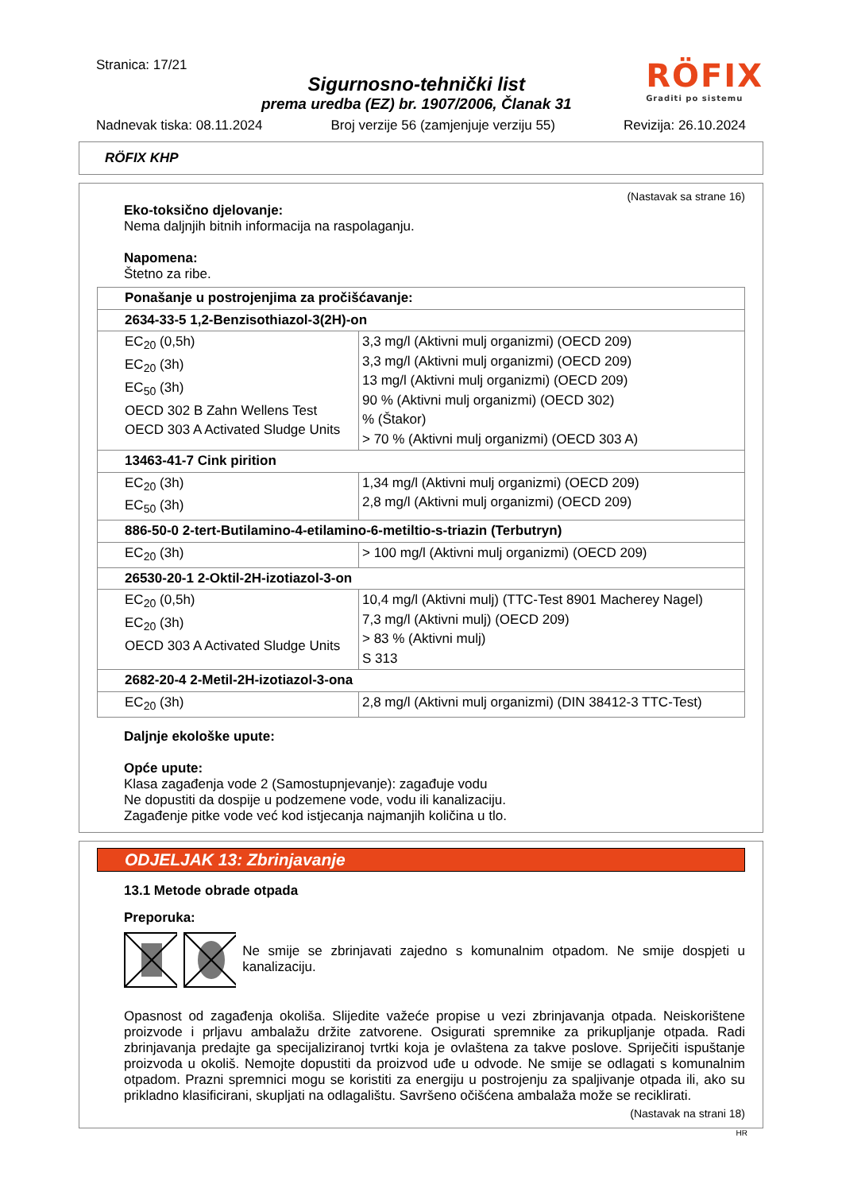Stranica: 17/21
Sigurnosno-tehnički list
prema uredba (EZ) br. 1907/2006, Članak 31
RÖFIX
Graditi po sistemu
Nadnevak tiska: 08.11.2024 Broj verzije 56 (zamjenjuje verziju 55) Revizija: 26.10.2024
RÖFIX KHP
(Nastavak sa strane 16)
Eko-toksično djelovanje:
Nema daljnjih bitnih informacija na raspolaganju.
Napomena:
Štetno za ribe.
| Ponašanje u postrojenjima za pročišćavanje: | |
| 2634-33-5 1,2-Benzisothiazol-3(2H)-on | |
| EC<sub>20</sub> (0,5h) EC<sub>20</sub> (3h) EC<sub>50</sub> (3h) OECD 302 B Zahn Wellens Test OECD 303 A Activated Sludge Units | 3,3 mg/l (Aktivni mulj organizmi) (OECD 209) 3,3 mg/l (Aktivni mulj organizmi) (OECD 209) 13 mg/l (Aktivni mulj organizmi) (OECD 209) 90 % (Aktivni mulj organizmi) (OECD 302) % (Štakor) > 70 % (Aktivni mulj organizmi) (OECD 303 A) |
| 13463-41-7 Cink pirition | |
| EC<sub>20</sub> (3h) EC<sub>50</sub> (3h) | 1,34 mg/l (Aktivni mulj organizmi) (OECD 209) 2,8 mg/l (Aktivni mulj organizmi) (OECD 209) |
| 886-50-0 2-tert-Butilamino-4-etilamino-6-metiltio-s-triazin (Terbutryn) | |
| EC<sub>20</sub> (3h) | > 100 mg/l (Aktivni mulj organizmi) (OECD 209) |
| 26530-20-1 2-Oktil-2H-izotiazol-3-on | |
| EC<sub>20</sub> (0,5h) EC<sub>20</sub> (3h) OECD 303 A Activated Sludge Units | 10,4 mg/l (Aktivni mulj) (TTC-Test 8901 Macherey Nagel) 7,3 mg/l (Aktivni mulj) (OECD 209) > 83 % (Aktivni mulj) S 313 |
| 2682-20-4 2-Metil-2H-izotiazol-3-ona | |
| EC<sub>20</sub> (3h) | 2,8 mg/l (Aktivni mulj organizmi) (DIN 38412-3 TTC-Test) |
Daljnje ekološke upute:
Opće upute:
Klasa zagađenja vode 2 (Samostupnjevanje): zagađuje vodu
Ne dopustiti da dospije u podzemene vode, vodu ili kanalizaciju.
Zagađenje pitke vode već kod istjecanja najmanjih količina u tlo.
ODJELJAK 13: Zbrinjavanje
13.1 Metode obrade otpada
Preporuka:
Ne smije se zbrinjavati zajedno s komunalnim otpadom. Ne smije dospjeti u kanalizaciju.
Opasnost od zagađenja okoliša. Slijedite važeće propise u vezi zbrinjavanja otpada. Neiskorištene proizvode i prljavu ambalažu držite zatvorene. Osigurati spremnike za prikupljanje otpada. Radi zbrinjavanja predajte ga specijaliziranoj tvrtki koja je ovlaštena za takve poslove. Spriječiti ispuštanje proizvoda u okoliš. Nemojte dopustiti da proizvod uđe u odvode. Ne smije se odlagati s komunalnim otpadom. Prazni spremnici mogu se koristiti za energiju u postrojenju za spaljivanje otpada ili, ako su prikladno klasificirani, skupljati na odlagalištu. Savršeno očišćena ambalaža može se reciklirati.
(Nastavak na strani 18)
HR